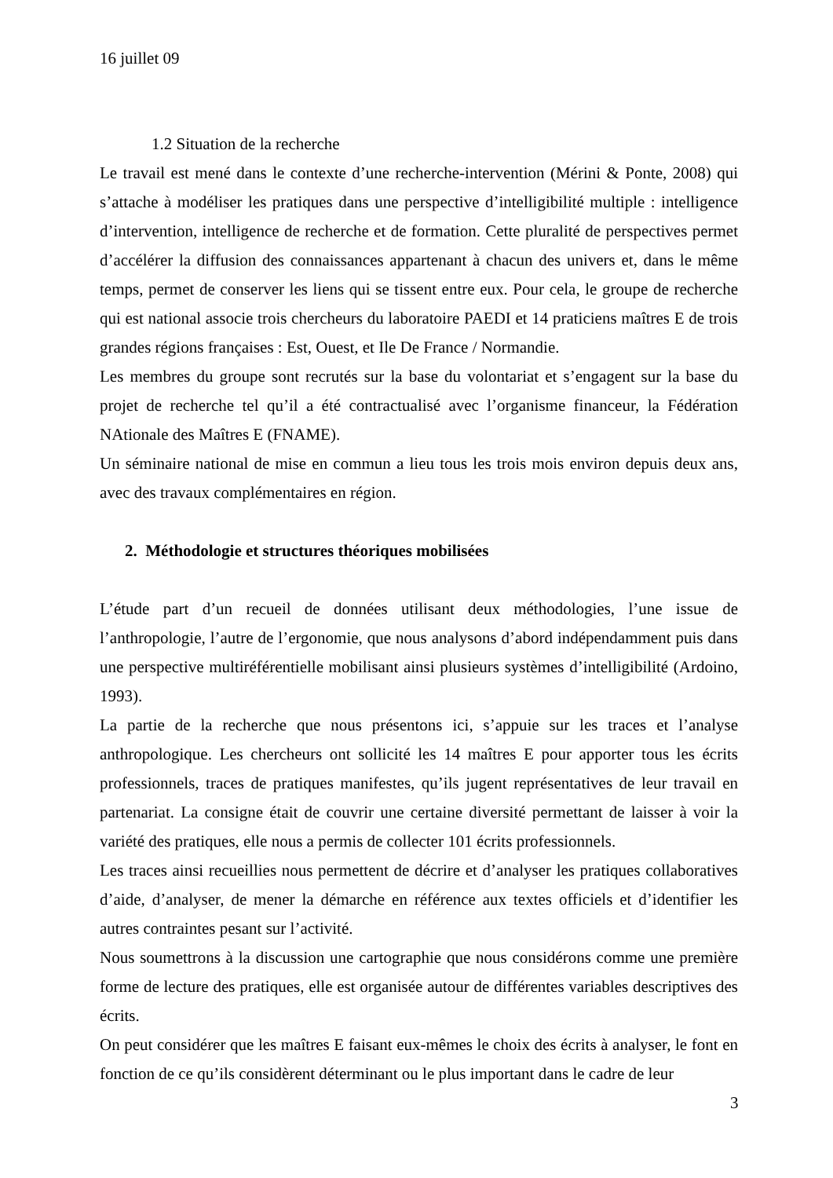16 juillet 09
1.2 Situation de la recherche
Le travail est mené dans le contexte d’une recherche-intervention (Mérini & Ponte, 2008) qui s’attache à modéliser les pratiques dans une perspective d’intelligibilité multiple : intelligence d’intervention, intelligence de recherche et de formation. Cette pluralité de perspectives permet d’accélérer la diffusion des connaissances appartenant à chacun des univers et, dans le même temps, permet de conserver les liens qui se tissent entre eux. Pour cela, le groupe de recherche qui est national associe trois chercheurs du laboratoire PAEDI et 14 praticiens maîtres E de trois grandes régions françaises : Est, Ouest, et Ile De France / Normandie.
Les membres du groupe sont recrutés sur la base du volontariat et s’engagent sur la base du projet de recherche tel qu’il a été contractualisé avec l’organisme financeur, la Fédération NAtionale des Maîtres E (FNAME).
Un séminaire national de mise en commun a lieu tous les trois mois environ depuis deux ans, avec des travaux complémentaires en région.
2. Méthodologie et structures théoriques mobilisées
L’étude part d’un recueil de données utilisant deux méthodologies, l’une issue de l’anthropologie, l’autre de l’ergonomie, que nous analysons d’abord indépendamment puis dans une perspective multiréférentielle mobilisant ainsi plusieurs systèmes d’intelligibilité (Ardoino, 1993).
La partie de la recherche que nous présentons ici, s’appuie sur les traces et l’analyse anthropologique. Les chercheurs ont sollicité les 14 maîtres E pour apporter tous les écrits professionnels, traces de pratiques manifestes, qu’ils jugent représentatives de leur travail en partenariat. La consigne était de couvrir une certaine diversité permettant de laisser à voir la variété des pratiques, elle nous a permis de collecter 101 écrits professionnels.
Les traces ainsi recueillies nous permettent de décrire et d’analyser les pratiques collaboratives d’aide, d’analyser, de mener la démarche en référence aux textes officiels et d’identifier les autres contraintes pesant sur l’activité.
Nous soumettrons à la discussion une cartographie que nous considérons comme une première forme de lecture des pratiques, elle est organisée autour de différentes variables descriptives des écrits.
On peut considérer que les maîtres E faisant eux-mêmes le choix des écrits à analyser, le font en fonction de ce qu’ils considèrent déterminant ou le plus important dans le cadre de leur
3